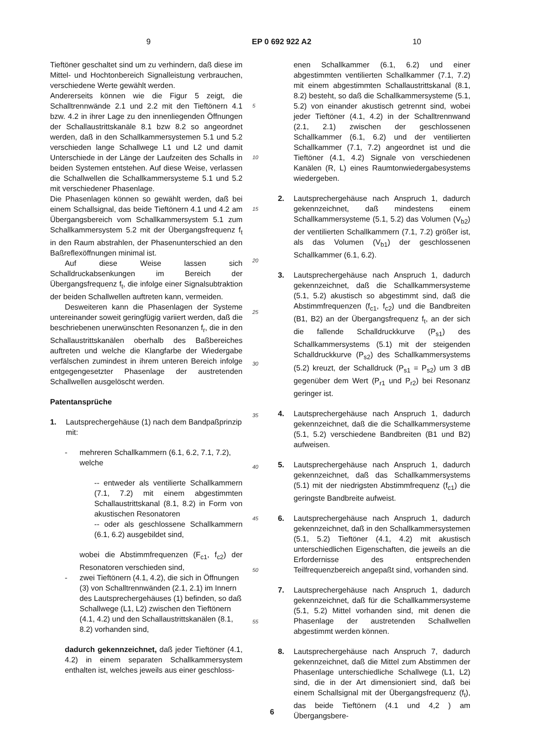9 EP 0 692 922 A2 10
Tieftöner geschaltet sind um zu verhindern, daß diese im Mittel- und Hochtonbereich Signalleistung verbrauchen, verschiedene Werte gewählt werden.
Andererseits können wie die Figur 5 zeigt, die Schalltrennwände 2.1 und 2.2 mit den Tieftönern 4.1 bzw. 4.2 in ihrer Lage zu den innenliegenden Öffnungen der Schallaustrittskanäle 8.1 bzw 8.2 so angeordnet werden, daß in den Schallkammersystemen 5.1 und 5.2 verschieden lange Schallwege L1 und L2 und damit Unterschiede in der Länge der Laufzeiten des Schalls in beiden Systemen entstehen. Auf diese Weise, verlassen die Schallwellen die Schallkammersysteme 5.1 und 5.2 mit verschiedener Phasenlage.
Die Phasenlagen können so gewählt werden, daß bei einem Schallsignal, das beide Tieftönern 4.1 und 4.2 am Übergangsbereich vom Schallkammersystem 5.1 zum Schallkammersystem 5.2 mit der Übergangsfrequenz f<sub>t</sub> in den Raum abstrahlen, der Phasenunterschied an den Baßreflexöffnungen minimal ist.
Auf diese Weise lassen sich Schalldruckabsenkungen im Bereich der Übergangsfrequenz f<sub>t</sub>, die infolge einer Signalsubtraktion der beiden Schallwellen auftreten kann, vermeiden.
Desweiteren kann die Phasenlagen der Systeme untereinander soweit geringfügig variiert werden, daß die beschriebenen unerwünschten Resonanzen f<sub>r</sub>, die in den Schallaustrittskanälen oberhalb des Baßbereiches auftreten und welche die Klangfarbe der Wiedergabe verfälschen zumindest in ihrem unteren Bereich infolge entgegengesetzter Phasenlage der austretenden Schallwellen ausgelöscht werden.
Patentansprüche
1. Lautsprechergehäuse (1) nach dem Bandpaßprinzip mit:
- mehreren Schallkammern (6.1, 6.2, 7.1, 7.2), welche
-- entweder als ventilierte Schallkammern (7.1, 7.2) mit einem abgestimmten Schallaustrittskanal (8.1, 8.2) in Form von akustischen Resonatoren
-- oder als geschlossene Schallkammern (6.1, 6.2) ausgebildet sind,
wobei die Abstimmfrequenzen (F<sub>c1</sub>, f<sub>c2</sub>) der Resonatoren verschieden sind,
- zwei Tieftönern (4.1, 4.2), die sich in Öffnungen (3) von Schalltrennwänden (2.1, 2.1) im Innern des Lautsprechergehäuses (1) befinden, so daß Schallwege (L1, L2) zwischen den Tieftönern (4.1, 4.2) und den Schallaustrittskanälen (8.1, 8.2) vorhanden sind,
dadurch gekennzeichnet, daß jeder Tieftöner (4.1, 4.2) in einem separaten Schallkammersystem enthalten ist, welches jeweils aus einer geschloss-
5
10
15
20
25
30
35
40
45
50
55
enen Schallkammer (6.1, 6.2) und einer abgestimmten ventilierten Schallkammer (7.1, 7.2) mit einem abgestimmten Schallaustrittskanal (8.1, 8.2) besteht, so daß die Schallkammersysteme (5.1, 5.2) von einander akustisch getrennt sind, wobei jeder Tieftöner (4.1, 4.2) in der Schalltrennwand (2.1, 2.1) zwischen der geschlossenen Schallkammer (6.1, 6.2) und der ventilierten Schallkammer (7.1, 7.2) angeordnet ist und die Tieftöner (4.1, 4.2) Signale von verschiedenen Kanälen (R, L) eines Raumtonwiedergabesystems wiedergeben.
2. Lautsprechergehäuse nach Anspruch 1, dadurch gekennzeichnet, daß mindestens einem Schallkammersysteme (5.1, 5.2) das Volumen (V<sub>b2</sub>) der ventilierten Schallkammern (7.1, 7.2) größer ist, als das Volumen (V<sub>b1</sub>) der geschlossenen Schallkammer (6.1, 6.2).
3. Lautsprechergehäuse nach Anspruch 1, dadurch gekennzeichnet, daß die Schallkammersysteme (5.1, 5.2) akustisch so abgestimmt sind, daß die Abstimmfrequenzen (f<sub>c1</sub>, f<sub>c2</sub>) und die Bandbreiten (B1, B2) an der Übergangsfrequenz f<sub>t</sub>, an der sich die fallende Schalldruckkurve (P<sub>s1</sub>) des Schallkammersystems (5.1) mit der steigenden Schalldruckkurve (P<sub>s2</sub>) des Schallkammersystems (5.2) kreuzt, der Schalldruck (P<sub>s1</sub> = P<sub>s2</sub>) um 3 dB gegenüber dem Wert (P<sub>r1</sub> und P<sub>r2</sub>) bei Resonanz geringer ist.
4. Lautsprechergehäuse nach Anspruch 1, dadurch gekennzeichnet, daß die die Schallkammersysteme (5.1, 5.2) verschiedene Bandbreiten (B1 und B2) aufweisen.
5. Lautsprechergehäuse nach Anspruch 1, dadurch gekennzeichnet, daß das Schallkammersystems (5.1) mit der niedrigsten Abstimmfrequenz (f<sub>c1</sub>) die geringste Bandbreite aufweist.
6. Lautsprechergehäuse nach Anspruch 1, dadurch gekennzeichnet, daß in den Schallkammersystemen (5.1, 5.2) Tieftöner (4.1, 4.2) mit akustisch unterschiedlichen Eigenschaften, die jeweils an die Erfordernisse des entsprechenden Teilfrequenzbereich angepaßt sind, vorhanden sind.
7. Lautsprechergehäuse nach Anspruch 1, dadurch gekennzeichnet, daß für die Schallkammersysteme (5.1, 5.2) Mittel vorhanden sind, mit denen die Phasenlage der austretenden Schallwellen abgestimmt werden können.
8. Lautsprechergehäuse nach Anspruch 7, dadurch gekennzeichnet, daß die Mittel zum Abstimmen der Phasenlage unterschiedliche Schallwege (L1, L2) sind, die in der Art dimensioniert sind, daß bei einem Schallsignal mit der Übergangsfrequenz (f<sub>t</sub>), das beide Tieftönern (4.1 und 4,2 ) am Übergangsbere-
6